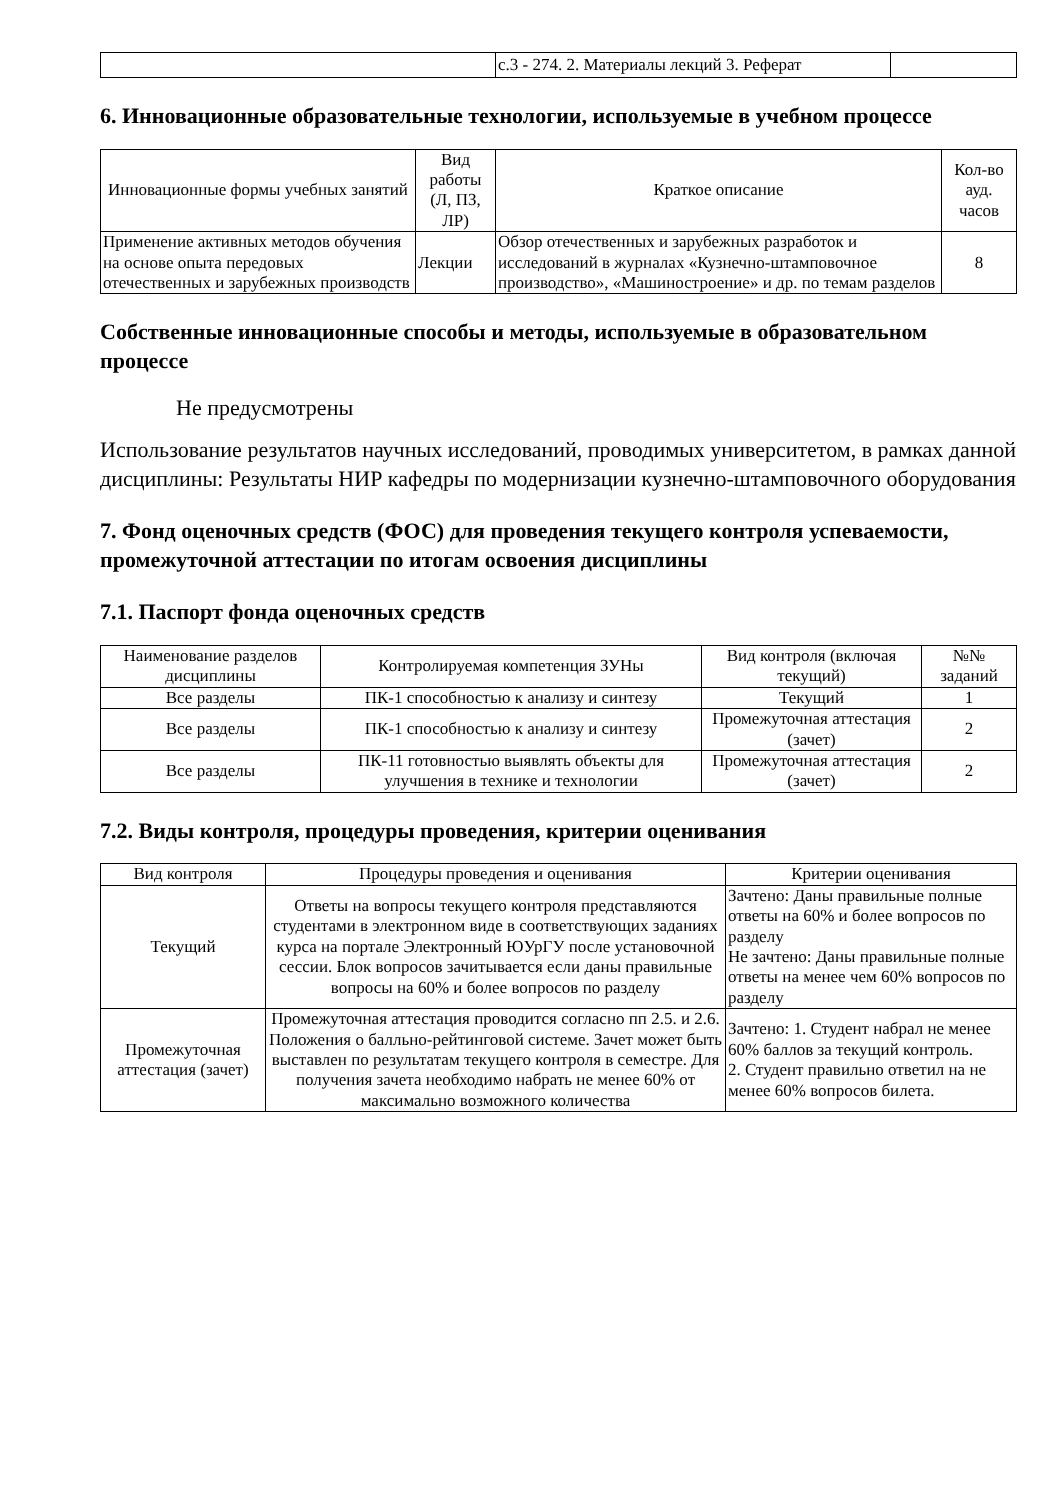| | с.3 - 274. 2. Материалы лекций 3. Реферат | |
6. Инновационные образовательные технологии, используемые в учебном процессе
| Инновационные формы учебных занятий | Вид работы (Л, ПЗ, ЛР) | Краткое описание | Кол-во ауд. часов |
| --- | --- | --- | --- |
| Применение активных методов обучения на основе опыта передовых отечественных и зарубежных производств | Лекции | Обзор отечественных и зарубежных разработок и исследований в журналах «Кузнечно-штамповочное производство», «Машиностроение» и др. по темам разделов | 8 |
Собственные инновационные способы и методы, используемые в образовательном процессе
Не предусмотрены
Использование результатов научных исследований, проводимых университетом, в рамках данной дисциплины: Результаты НИР кафедры по модернизации кузнечно-штамповочного оборудования
7. Фонд оценочных средств (ФОС) для проведения текущего контроля успеваемости, промежуточной аттестации по итогам освоения дисциплины
7.1. Паспорт фонда оценочных средств
| Наименование разделов дисциплины | Контролируемая компетенция ЗУНы | Вид контроля (включая текущий) | №№ заданий |
| --- | --- | --- | --- |
| Все разделы | ПК-1 способностью к анализу и синтезу | Текущий | 1 |
| Все разделы | ПК-1 способностью к анализу и синтезу | Промежуточная аттестация (зачет) | 2 |
| Все разделы | ПК-11 готовностью выявлять объекты для улучшения в технике и технологии | Промежуточная аттестация (зачет) | 2 |
7.2. Виды контроля, процедуры проведения, критерии оценивания
| Вид контроля | Процедуры проведения и оценивания | Критерии оценивания |
| --- | --- | --- |
| Текущий | Ответы на вопросы текущего контроля представляются студентами в электронном виде в соответствующих заданиях курса на портале Электронный ЮУрГУ после установочной сессии. Блок вопросов зачитывается если даны правильные вопросы на 60% и более вопросов по разделу | Зачтено: Даны правильные полные ответы на 60% и более вопросов по разделу Не зачтено: Даны правильные полные ответы на менее чем 60% вопросов по разделу |
| Промежуточная аттестация (зачет) | Промежуточная аттестация проводится согласно пп 2.5. и 2.6. Положения о балльно-рейтинговой системе. Зачет может быть выставлен по результатам текущего контроля в семестре. Для получения зачета необходимо набрать не менее 60% от максимально возможного количества | Зачтено: 1. Студент набрал не менее 60% баллов за текущий контроль. 2. Студент правильно ответил на не менее 60% вопросов билета. |